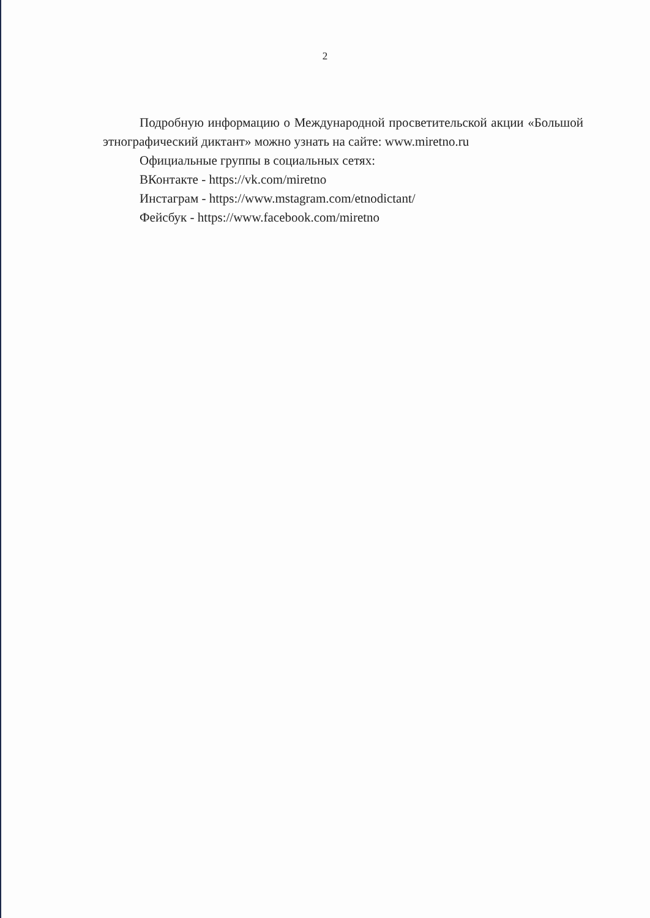2
Подробную информацию о Международной просветительской акции «Большой этнографический диктант» можно узнать на сайте: www.miretno.ru
Официальные группы в социальных сетях:
ВКонтакте - https://vk.com/miretno
Инстаграм - https://www.mstagram.com/etnodictant/
Фейсбук - https://www.facebook.com/miretno